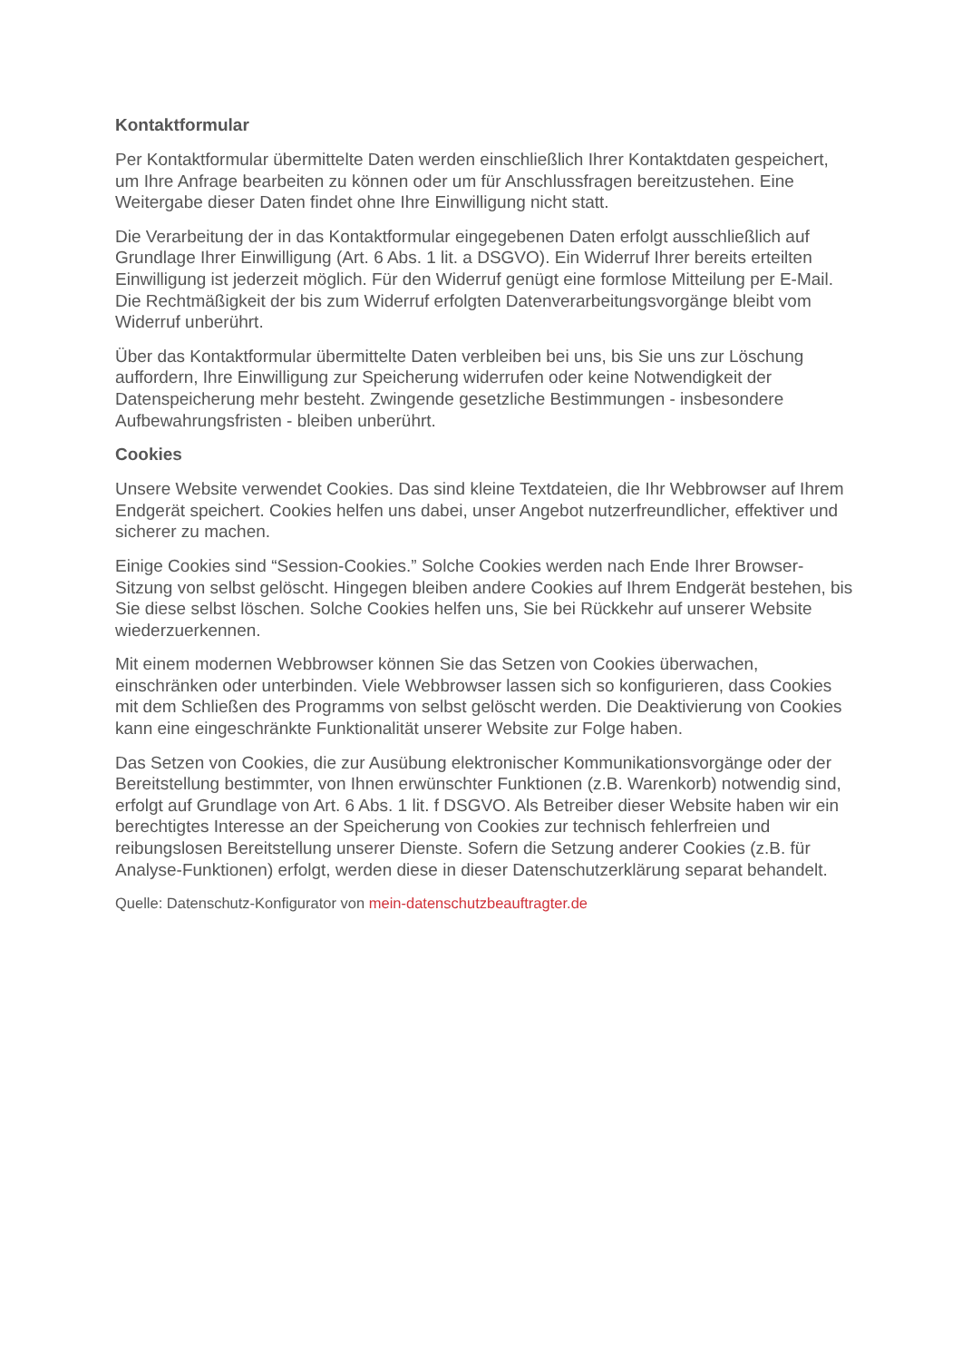Kontaktformular
Per Kontaktformular übermittelte Daten werden einschließlich Ihrer Kontaktdaten gespeichert, um Ihre Anfrage bearbeiten zu können oder um für Anschlussfragen bereitzustehen. Eine Weitergabe dieser Daten findet ohne Ihre Einwilligung nicht statt.
Die Verarbeitung der in das Kontaktformular eingegebenen Daten erfolgt ausschließlich auf Grundlage Ihrer Einwilligung (Art. 6 Abs. 1 lit. a DSGVO). Ein Widerruf Ihrer bereits erteilten Einwilligung ist jederzeit möglich. Für den Widerruf genügt eine formlose Mitteilung per E-Mail. Die Rechtmäßigkeit der bis zum Widerruf erfolgten Datenverarbeitungsvorgänge bleibt vom Widerruf unberührt.
Über das Kontaktformular übermittelte Daten verbleiben bei uns, bis Sie uns zur Löschung auffordern, Ihre Einwilligung zur Speicherung widerrufen oder keine Notwendigkeit der Datenspeicherung mehr besteht. Zwingende gesetzliche Bestimmungen - insbesondere Aufbewahrungsfristen - bleiben unberührt.
Cookies
Unsere Website verwendet Cookies. Das sind kleine Textdateien, die Ihr Webbrowser auf Ihrem Endgerät speichert. Cookies helfen uns dabei, unser Angebot nutzerfreundlicher, effektiver und sicherer zu machen.
Einige Cookies sind “Session-Cookies.” Solche Cookies werden nach Ende Ihrer Browser-Sitzung von selbst gelöscht. Hingegen bleiben andere Cookies auf Ihrem Endgerät bestehen, bis Sie diese selbst löschen. Solche Cookies helfen uns, Sie bei Rückkehr auf unserer Website wiederzuerkennen.
Mit einem modernen Webbrowser können Sie das Setzen von Cookies überwachen, einschränken oder unterbinden. Viele Webbrowser lassen sich so konfigurieren, dass Cookies mit dem Schließen des Programms von selbst gelöscht werden. Die Deaktivierung von Cookies kann eine eingeschränkte Funktionalität unserer Website zur Folge haben.
Das Setzen von Cookies, die zur Ausübung elektronischer Kommunikationsvorgänge oder der Bereitstellung bestimmter, von Ihnen erwünschter Funktionen (z.B. Warenkorb) notwendig sind, erfolgt auf Grundlage von Art. 6 Abs. 1 lit. f DSGVO. Als Betreiber dieser Website haben wir ein berechtigtes Interesse an der Speicherung von Cookies zur technisch fehlerfreien und reibungslosen Bereitstellung unserer Dienste. Sofern die Setzung anderer Cookies (z.B. für Analyse-Funktionen) erfolgt, werden diese in dieser Datenschutzerklärung separat behandelt.
Quelle: Datenschutz-Konfigurator von mein-datenschutzbeauftragter.de